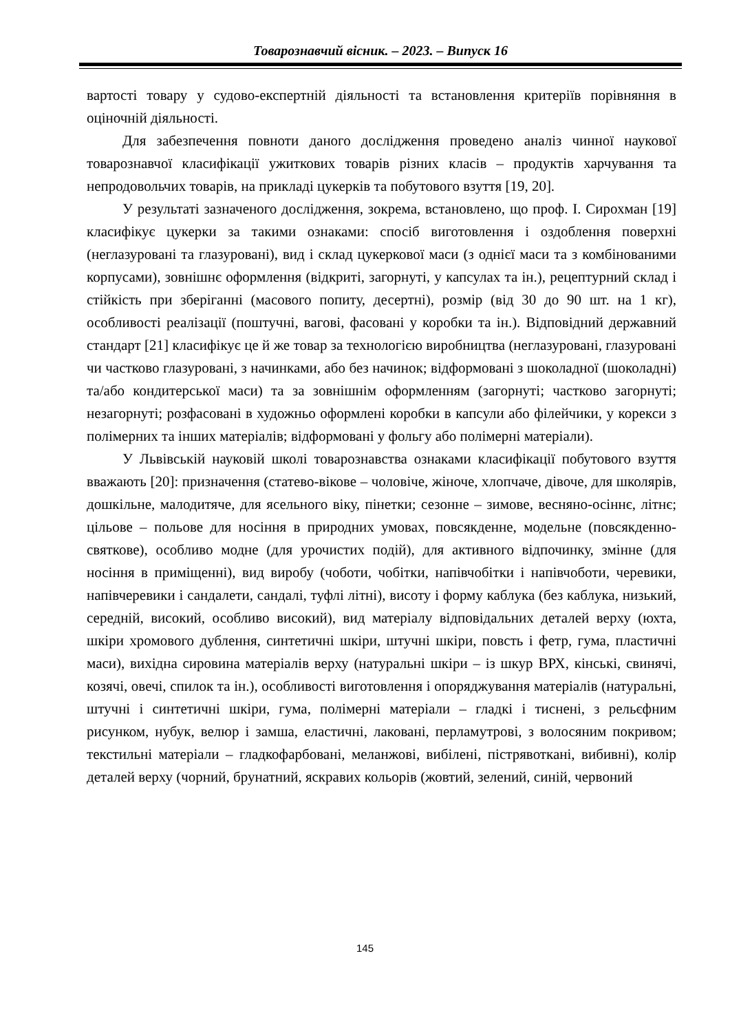Товарознавчий вісник. – 2023. – Випуск 16
вартості товару у судово-експертній діяльності та встановлення критеріїв порівняння в оціночній діяльності.
Для забезпечення повноти даного дослідження проведено аналіз чинної наукової товарознавчої класифікації ужиткових товарів різних класів – продуктів харчування та непродовольчих товарів, на прикладі цукерків та побутового взуття [19, 20].
У результаті зазначеного дослідження, зокрема, встановлено, що проф. І. Сирохман [19] класифікує цукерки за такими ознаками: спосіб виготовлення і оздоблення поверхні (неглазуровані та глазуровані), вид і склад цукеркової маси (з однієї маси та з комбінованими корпусами), зовнішнє оформлення (відкриті, загорнуті, у капсулах та ін.), рецептурний склад і стійкість при зберіганні (масового попиту, десертні), розмір (від 30 до 90 шт. на 1 кг), особливості реалізації (поштучні, вагові, фасовані у коробки та ін.). Відповідний державний стандарт [21] класифікує це й же товар за технологією виробництва (неглазуровані, глазуровані чи частково глазуровані, з начинками, або без начинок; відформовані з шоколадної (шоколадні) та/або кондитерської маси) та за зовнішнім оформленням (загорнуті; частково загорнуті; незагорнуті; розфасовані в художньо оформлені коробки в капсули або філейчики, у корекси з полімерних та інших матеріалів; відформовані у фольгу або полімерні матеріали).
У Львівській науковій школі товарознавства ознаками класифікації побутового взуття вважають [20]: призначення (статево-вікове – чоловіче, жіноче, хлопчаче, дівоче, для школярів, дошкільне, малодитяче, для ясельного віку, пінетки; сезонне – зимове, весняно-осіннє, літнє; цільове – польове для носіння в природних умовах, повсякденне, модельне (повсякденно-святкове), особливо модне (для урочистих подій), для активного відпочинку, змінне (для носіння в приміщенні), вид виробу (чоботи, чобітки, напівчобітки і напівчоботи, черевики, напівчеревики і сандалети, сандалі, туфлі літні), висоту і форму каблука (без каблука, низький, середній, високий, особливо високий), вид матеріалу відповідальних деталей верху (юхта, шкіри хромового дублення, синтетичні шкіри, штучні шкіри, повсть і фетр, гума, пластичні маси), вихідна сировина матеріалів верху (натуральні шкіри – із шкур ВРХ, кінські, свинячі, козячі, овечі, спилок та ін.), особливості виготовлення і опоряджування матеріалів (натуральні, штучні і синтетичні шкіри, гума, полімерні матеріали – гладкі і тиснені, з рельєфним рисунком, нубук, велюр і замша, еластичні, лаковані, перламутрові, з волосяним покривом; текстильні матеріали – гладкофарбовані, меланжові, вибілені, пістрявоткані, вибивні), колір деталей верху (чорний, брунатний, яскравих кольорів (жовтий, зелений, синій, червоний
145